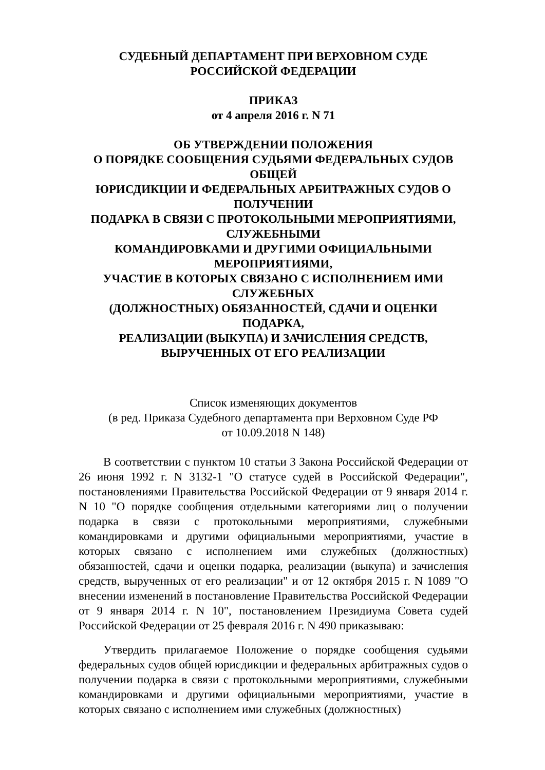СУДЕБНЫЙ ДЕПАРТАМЕНТ ПРИ ВЕРХОВНОМ СУДЕ
РОССИЙСКОЙ ФЕДЕРАЦИИ
ПРИКАЗ
от 4 апреля 2016 г. N 71
ОБ УТВЕРЖДЕНИИ ПОЛОЖЕНИЯ
О ПОРЯДКЕ СООБЩЕНИЯ СУДЬЯМИ ФЕДЕРАЛЬНЫХ СУДОВ
ОБЩЕЙ
ЮРИСДИКЦИИ И ФЕДЕРАЛЬНЫХ АРБИТРАЖНЫХ СУДОВ О
ПОЛУЧЕНИИ
ПОДАРКА В СВЯЗИ С ПРОТОКОЛЬНЫМИ МЕРОПРИЯТИЯМИ,
СЛУЖЕБНЫМИ
КОМАНДИРОВКАМИ И ДРУГИМИ ОФИЦИАЛЬНЫМИ
МЕРОПРИЯТИЯМИ,
УЧАСТИЕ В КОТОРЫХ СВЯЗАНО С ИСПОЛНЕНИЕМ ИМИ
СЛУЖЕБНЫХ
(ДОЛЖНОСТНЫХ) ОБЯЗАННОСТЕЙ, СДАЧИ И ОЦЕНКИ
ПОДАРКА,
РЕАЛИЗАЦИИ (ВЫКУПА) И ЗАЧИСЛЕНИЯ СРЕДСТВ,
ВЫРУЧЕННЫХ ОТ ЕГО РЕАЛИЗАЦИИ
Список изменяющих документов
(в ред. Приказа Судебного департамента при Верховном Суде РФ
от 10.09.2018 N 148)
В соответствии с пунктом 10 статьи 3 Закона Российской Федерации от 26 июня 1992 г. N 3132-1 "О статусе судей в Российской Федерации", постановлениями Правительства Российской Федерации от 9 января 2014 г. N 10 "О порядке сообщения отдельными категориями лиц о получении подарка в связи с протокольными мероприятиями, служебными командировками и другими официальными мероприятиями, участие в которых связано с исполнением ими служебных (должностных) обязанностей, сдачи и оценки подарка, реализации (выкупа) и зачисления средств, вырученных от его реализации" и от 12 октября 2015 г. N 1089 "О внесении изменений в постановление Правительства Российской Федерации от 9 января 2014 г. N 10", постановлением Президиума Совета судей Российской Федерации от 25 февраля 2016 г. N 490 приказываю:
Утвердить прилагаемое Положение о порядке сообщения судьями федеральных судов общей юрисдикции и федеральных арбитражных судов о получении подарка в связи с протокольными мероприятиями, служебными командировками и другими официальными мероприятиями, участие в которых связано с исполнением ими служебных (должностных)